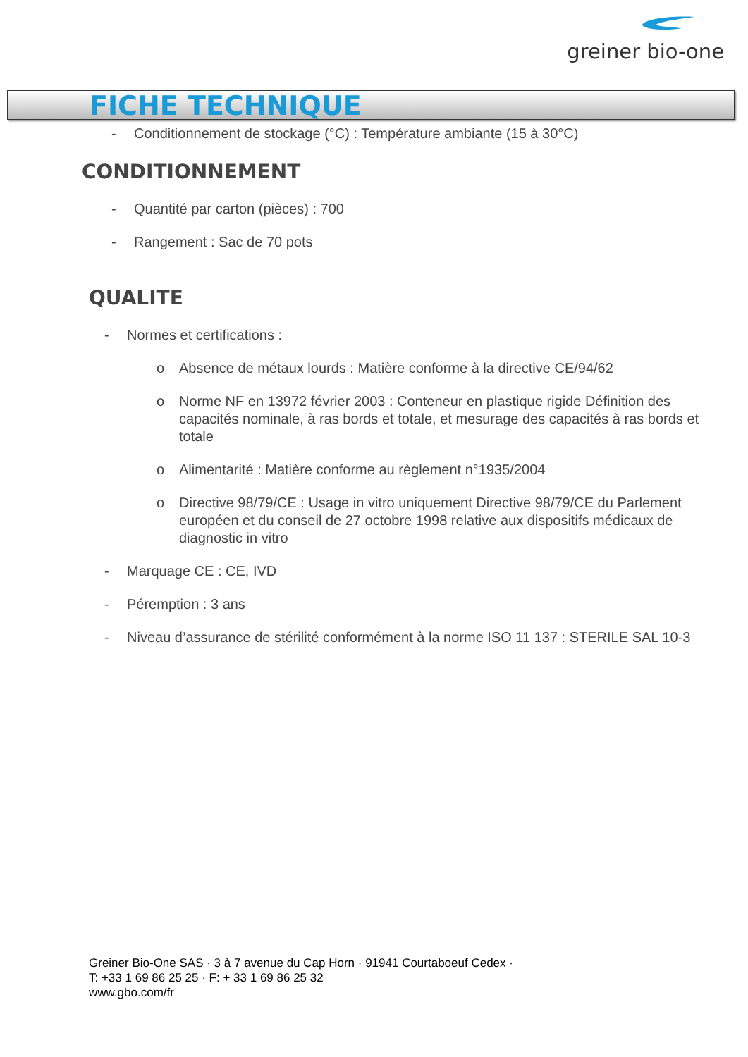greiner bio-one
FICHE TECHNIQUE
- Conditionnement de stockage (°C) : Température ambiante (15 à 30°C)
CONDITIONNEMENT
- Quantité par carton (pièces) : 700
- Rangement : Sac de 70 pots
QUALITE
- Normes et certifications :
o Absence de métaux lourds : Matière conforme à la directive CE/94/62
o Norme NF en 13972 février 2003 : Conteneur en plastique rigide Définition des capacités nominale, à ras bords et totale, et mesurage des capacités à ras bords et totale
o Alimentarité : Matière conforme au règlement n°1935/2004
o Directive 98/79/CE : Usage in vitro uniquement Directive 98/79/CE du Parlement européen et du conseil de 27 octobre 1998 relative aux dispositifs médicaux de diagnostic in vitro
- Marquage CE : CE, IVD
- Péremption : 3 ans
- Niveau d’assurance de stérilité conformément à la norme ISO 11 137 : STERILE SAL 10-3
Greiner Bio-One SAS · 3 à 7 avenue du Cap Horn · 91941 Courtaboeuf Cedex ·
T: +33 1 69 86 25 25 · F: + 33 1 69 86 25 32
www.gbo.com/fr